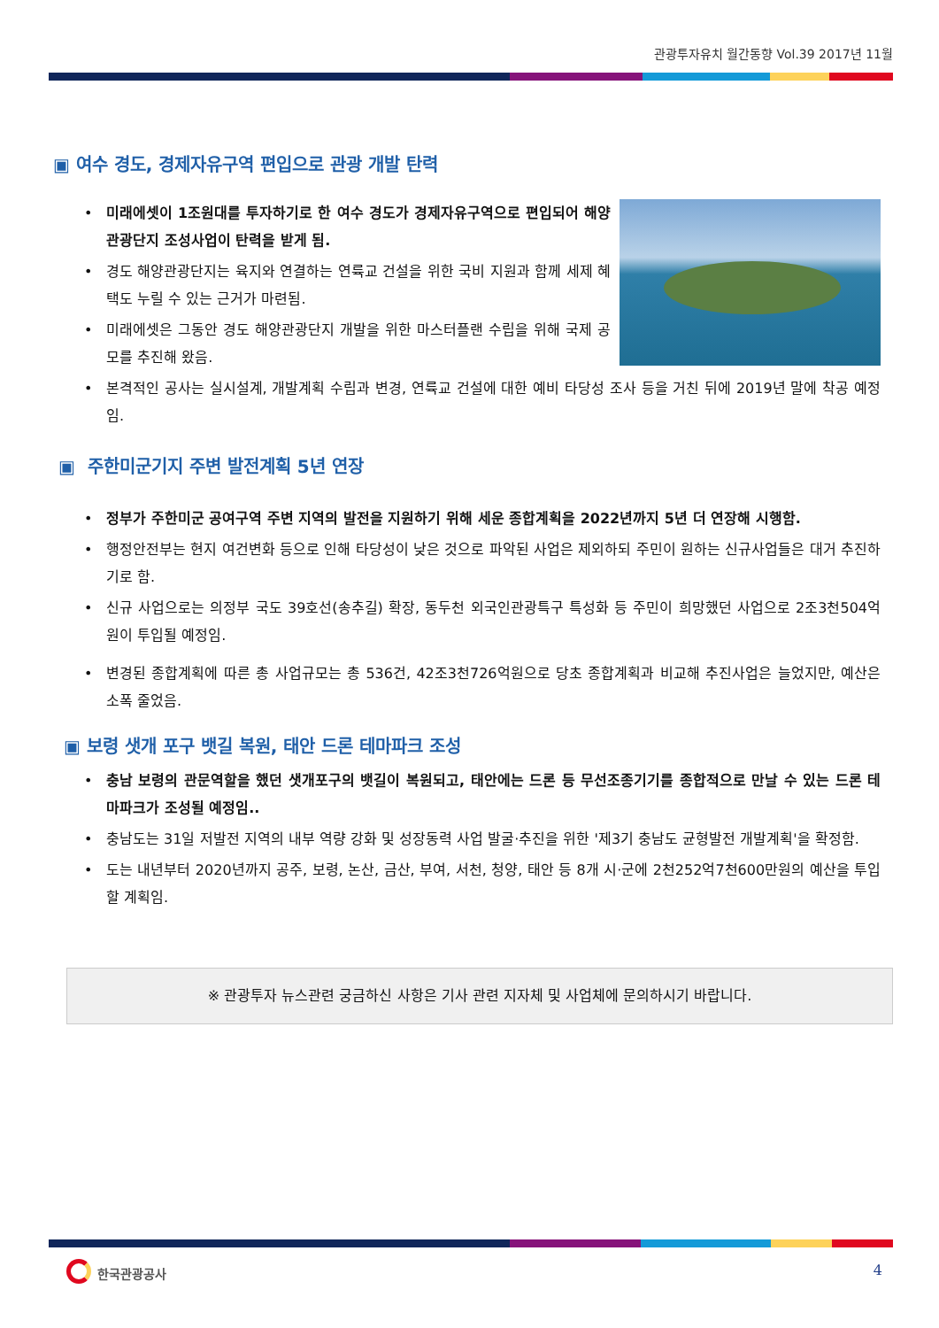관광투자유치 월간동향 Vol.39 2017년 11월
▣ 여수 경도, 경제자유구역 편입으로 관광 개발 탄력
미래에셋이 1조원대를 투자하기로 한 여수 경도가 경제자유구역으로 편입되어 해양관광단지 조성사업이 탄력을 받게 됨.
경도 해양관광단지는 육지와 연결하는 연륙교 건설을 위한 국비 지원과 함께 세제 혜택도 누릴 수 있는 근거가 마련됨.
미래에셋은 그동안 경도 해양관광단지 개발을 위한 마스터플랜 수립을 위해 국제 공모를 추진해 왔음.
본격적인 공사는 실시설계, 개발계획 수립과 변경, 연륙교 건설에 대한 예비 타당성 조사 등을 거친 뒤에 2019년 말에 착공 예정임.
▣ 주한미군기지 주변 발전계획 5년 연장
정부가 주한미군 공여구역 주변 지역의 발전을 지원하기 위해 세운 종합계획을 2022년까지 5년 더 연장해 시행함.
행정안전부는 현지 여건변화 등으로 인해 타당성이 낮은 것으로 파악된 사업은 제외하되 주민이 원하는 신규사업들은 대거 추진하기로 함.
신규 사업으로는 의정부 국도 39호선(송추길) 확장, 동두천 외국인관광특구 특성화 등 주민이 희망했던 사업으로 2조3천504억 원이 투입될 예정임.
변경된 종합계획에 따른 총 사업규모는 총 536건, 42조3천726억원으로 당초 종합계획과 비교해 추진사업은 늘었지만, 예산은 소폭 줄었음.
▣ 보령 샛개 포구 뱃길 복원, 태안 드론 테마파크 조성
충남 보령의 관문역할을 했던 샛개포구의 뱃길이 복원되고, 태안에는 드론 등 무선조종기기를 종합적으로 만날 수 있는 드론 테마파크가 조성될 예정임..
충남도는 31일 저발전 지역의 내부 역량 강화 및 성장동력 사업 발굴·추진을 위한 '제3기 충남도 균형발전 개발계획'을 확정함.
도는 내년부터 2020년까지 공주, 보령, 논산, 금산, 부여, 서천, 청양, 태안 등 8개 시·군에 2천252억7천600만원의 예산을 투입할 계획임.
※ 관광투자 뉴스관련 궁금하신 사항은 기사 관련 지자체 및 사업체에 문의하시기 바랍니다.
한국관광공사 4